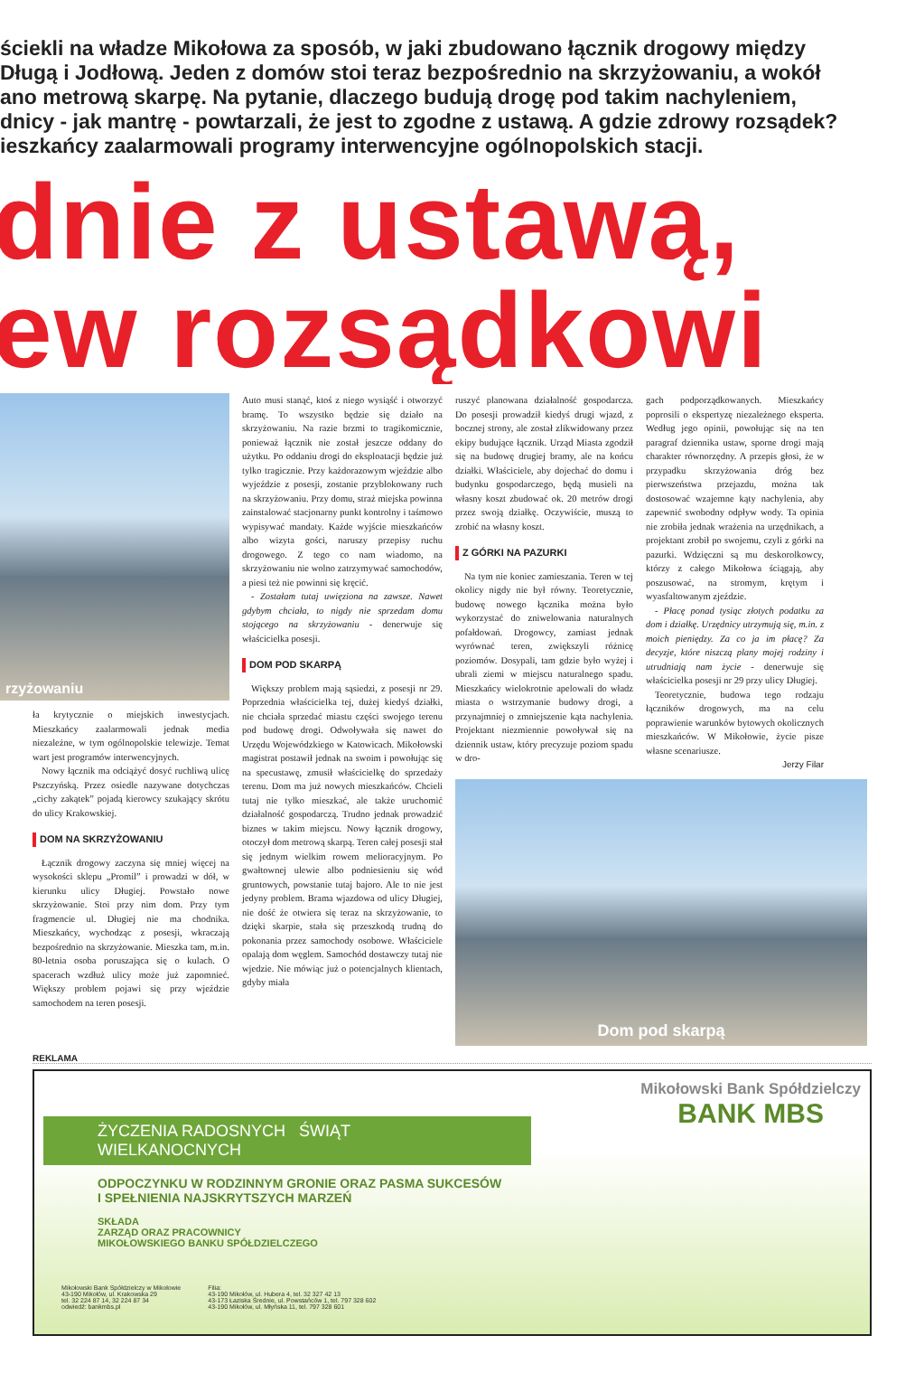ściekli na władze Mikołowa za sposób, w jaki zbudowano łącznik drogowy między
Długą i Jodłową. Jeden z domów stoi teraz bezpośrednio na skrzyżowaniu, a wokół
ano metrową skarpę. Na pytanie, dlaczego budują drogę pod takim nachyleniem,
dnicy - jak mantrę - powtarzali, że jest to zgodne z ustawą. A gdzie zdrowy rozsądek?
ieszkańcy zaalarmowali programy interwencyjne ogólnopolskich stacji.
dnie z ustawą,
ew rozsądkowi
rzyżowaniu
ła krytycznie o miejskich inwestycjach. Mieszkańcy zaalarmowali jednak media niezależne, w tym ogólnopolskie telewizje. Temat wart jest programów interwencyjnych.
Nowy łącznik ma odciążyć dosyć ruchliwą ulicę Pszczyńską. Przez osiedle nazywane dotychczas „cichy zakątek” pojadą kierowcy szukający skrótu do ulicy Krakowskiej.
DOM NA SKRZYŻOWANIU
Łącznik drogowy zaczyna się mniej więcej na wysokości sklepu „Promil” i prowadzi w dół, w kierunku ulicy Długiej. Powstało nowe skrzyżowanie. Stoi przy nim dom. Przy tym fragmencie ul. Długiej nie ma chodnika. Mieszkańcy, wychodząc z posesji, wkraczają bezpośrednio na skrzyżowanie. Mieszka tam, m.in. 80-letnia osoba poruszająca się o kulach. O spacerach wzdłuż ulicy może już zapomnieć. Większy problem pojawi się przy wjeździe samochodem na teren posesji.
Auto musi stanąć, ktoś z niego wysiąść i otworzyć bramę. To wszystko będzie się działo na skrzyżowaniu. Na razie brzmi to tragikomicznie, ponieważ łącznik nie został jeszcze oddany do użytku. Po oddaniu drogi do eksploatacji będzie już tylko tragicznie. Przy każdorazowym wjeździe albo wyjeździe z posesji, zostanie przyblokowany ruch na skrzyżowaniu. Przy domu, straż miejska powinna zainstalować stacjonarny punkt kontrolny i taśmowo wypisywać mandaty. Każde wyjście mieszkańców albo wizyta gości, naruszy przepisy ruchu drogowego. Z tego co nam wiadomo, na skrzyżowaniu nie wolno zatrzymywać samochodów, a piesi też nie powinni się kręcić.
- Zostałam tutaj uwięziona na zawsze. Nawet gdybym chciała, to nigdy nie sprzedam domu stojącego na skrzyżowaniu - denerwuje się właścicielka posesji.
DOM POD SKARPĄ
Większy problem mają sąsiedzi, z posesji nr 29. Poprzednia właścicielka tej, dużej kiedyś działki, nie chciała sprzedać miastu części swojego terenu pod budowę drogi. Odwoływała się nawet do Urzędu Wojewódzkiego w Katowicach. Mikołowski magistrat postawił jednak na swoim i powołując się na specustawę, zmusił właścicielkę do sprzedaży terenu. Dom ma już nowych mieszkańców. Chcieli tutaj nie tylko mieszkać, ale także uruchomić działalność gospodarczą. Trudno jednak prowadzić biznes w takim miejscu. Nowy łącznik drogowy, otoczył dom metrową skarpą. Teren całej posesji stał się jednym wielkim rowem melioracyjnym. Po gwałtownej ulewie albo podniesieniu się wód gruntowych, powstanie tutaj bajoro. Ale to nie jest jedyny problem. Brama wjazdowa od ulicy Długiej, nie dość że otwiera się teraz na skrzyżowanie, to dzięki skarpie, stała się przeszkodą trudną do pokonania przez samochody osobowe. Właściciele opalają dom węglem. Samochód dostawczy tutaj nie wjedzie. Nie mówiąc już o potencjalnych klientach, gdyby miała
ruszyć planowana działalność gospodarcza. Do posesji prowadził kiedyś drugi wjazd, z bocznej strony, ale został zlikwidowany przez ekipy budujące łącznik. Urząd Miasta zgodził się na budowę drugiej bramy, ale na końcu działki. Właściciele, aby dojechać do domu i budynku gospodarczego, będą musieli na własny koszt zbudować ok. 20 metrów drogi przez swoją działkę. Oczywiście, muszą to zrobić na własny koszt.
Z GÓRKI NA PAZURKI
Na tym nie koniec zamieszania. Teren w tej okolicy nigdy nie był równy. Teoretycznie, budowę nowego łącznika można było wykorzystać do zniwelowania naturalnych pofałdowań. Drogowcy, zamiast jednak wyrównać teren, zwiększyli różnicę poziomów. Dosypali, tam gdzie było wyżej i ubrali ziemi w miejscu naturalnego spadu. Mieszkańcy wielokrotnie apelowali do władz miasta o wstrzymanie budowy drogi, a przynajmniej o zmniejszenie kąta nachylenia. Projektant niezmiennie powoływał się na dziennik ustaw, który precyzuje poziom spadu w dro-
gach podporządkowanych. Mieszkańcy poprosili o ekspertyzę niezależnego eksperta. Według jego opinii, powołując się na ten paragraf dziennika ustaw, sporne drogi mają charakter równorzędny. A przepis głosi, że w przypadku skrzyżowania dróg bez pierwszeństwa przejazdu, można tak dostosować wzajemne kąty nachylenia, aby zapewnić swobodny odpływ wody. Ta opinia nie zrobiła jednak wrażenia na urzędnikach, a projektant zrobił po swojemu, czyli z górki na pazurki. Wdzięczni są mu deskorolkowcy, którzy z całego Mikołowa ściągają, aby poszusować, na stromym, krętym i wyasfaltowanym zjeździe.
- Płacę ponad tysiąc złotych podatku za dom i działkę. Urzędnicy utrzymują się, m.in. z moich pieniędzy. Za co ja im płacę? Za decyzje, które niszczą plany mojej rodziny i utrudniają nam życie - denerwuje się właścicielka posesji nr 29 przy ulicy Długiej.
Teoretycznie, budowa tego rodzaju łączników drogowych, ma na celu poprawienie warunków bytowych okolicznych mieszkańców. W Mikołowie, życie pisze własne scenariusze.
Jerzy Filar
Dom pod skarpą
REKLAMA
Mikołowski Bank Spółdzielczy
BANK MBS
ŻYCZENIA RADOSNYCH ŚWIĄT WIELKANOCNYCH
ODPOCZYNKU W RODZINNYM GRONIE ORAZ PASMA SUKCESÓW
I SPEŁNIENIA NAJSKRYTSZYCH MARZEŃ
SKŁADA
ZARZĄD ORAZ PRACOWNICY
MIKOŁOWSKIEGO BANKU SPÓŁDZIELCZEGO
Mikołowski Bank Spółdzielczy w Mikołowie
43-190 Mikołów, ul. Krakowska 29
tel. 32 224 87 14, 32 224 87 34
odwiedź: bankmbs.pl
Filia:
43-190 Mikołów, ul. Hubera 4, tel. 32 327 42 13
43-173 Łaziska Średnie, ul. Powstańców 1, tel. 797 328 602
43-190 Mikołów, ul. Młyńska 11, tel. 797 328 601